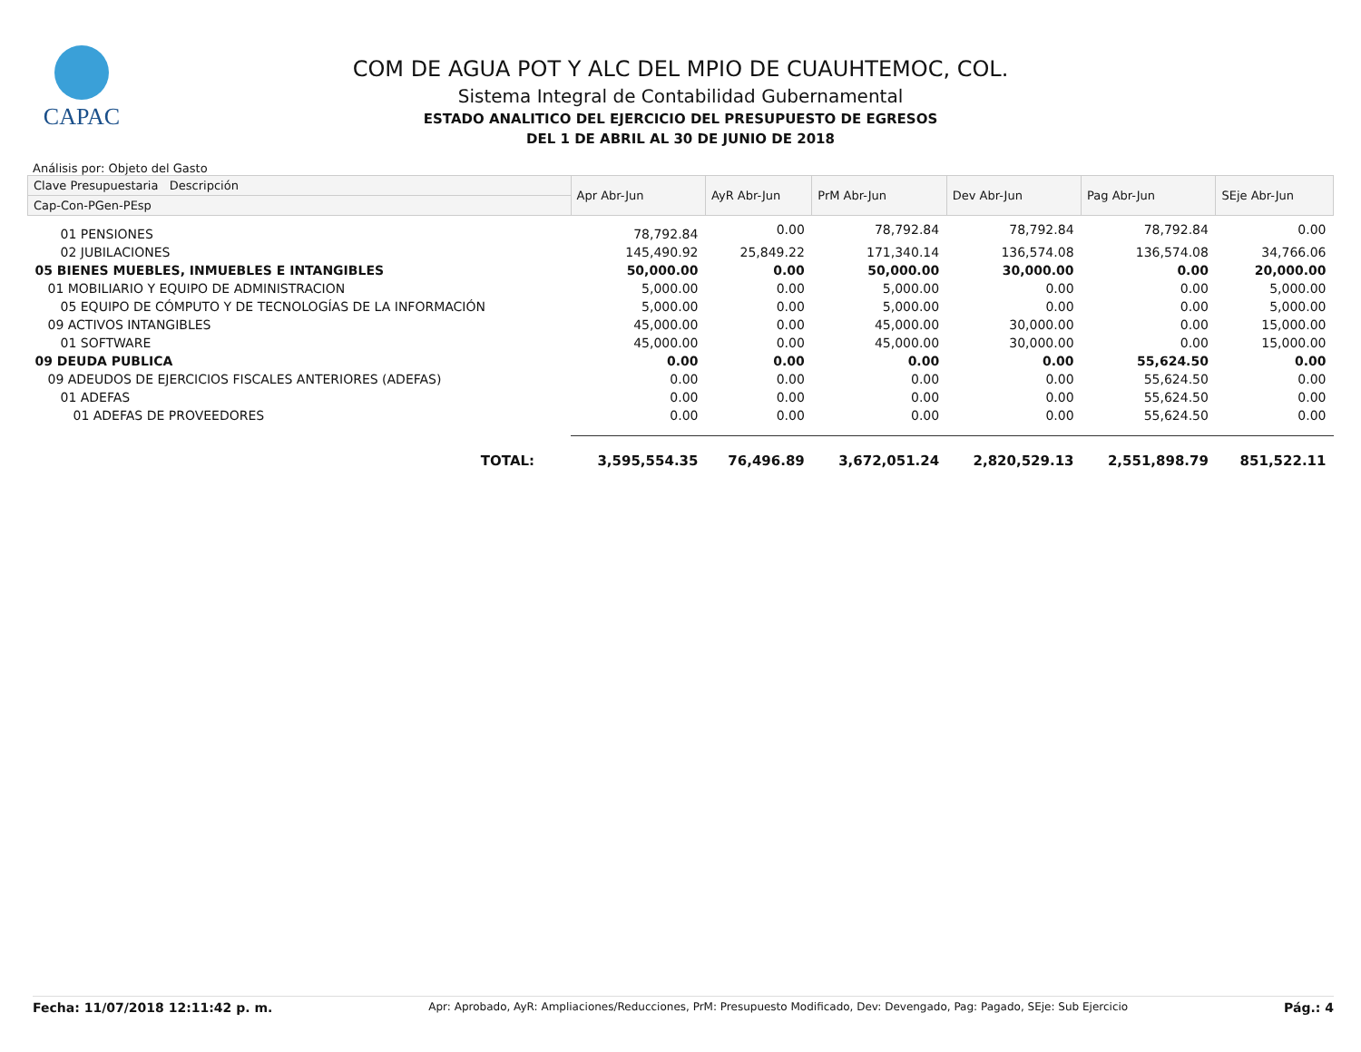CAPAC
COM DE AGUA POT Y ALC DEL MPIO DE CUAUHTEMOC, COL.
Sistema Integral de Contabilidad Gubernamental
ESTADO ANALITICO DEL EJERCICIO DEL PRESUPUESTO DE EGRESOS
DEL 1 DE ABRIL AL 30 DE JUNIO DE 2018
Análisis por: Objeto del Gasto
| Clave Presupuestaria Descripción | Apr Abr-Jun | AyR Abr-Jun | PrM Abr-Jun | Dev Abr-Jun | Pag Abr-Jun | SEje Abr-Jun |
| --- | --- | --- | --- | --- | --- | --- |
| Cap-Con-PGen-PEsp | | | | | | |
| 01 PENSIONES | 78,792.84 | 0.00 | 78,792.84 | 78,792.84 | 78,792.84 | 0.00 |
| 02 JUBILACIONES | 145,490.92 | 25,849.22 | 171,340.14 | 136,574.08 | 136,574.08 | 34,766.06 |
| 05 BIENES MUEBLES, INMUEBLES E INTANGIBLES | 50,000.00 | 0.00 | 50,000.00 | 30,000.00 | 0.00 | 20,000.00 |
| 01 MOBILIARIO Y EQUIPO DE ADMINISTRACION | 5,000.00 | 0.00 | 5,000.00 | 0.00 | 0.00 | 5,000.00 |
| 05 EQUIPO DE CÓMPUTO Y DE TECNOLOGÍAS DE LA INFORMACIÓN | 5,000.00 | 0.00 | 5,000.00 | 0.00 | 0.00 | 5,000.00 |
| 09 ACTIVOS INTANGIBLES | 45,000.00 | 0.00 | 45,000.00 | 30,000.00 | 0.00 | 15,000.00 |
| 01 SOFTWARE | 45,000.00 | 0.00 | 45,000.00 | 30,000.00 | 0.00 | 15,000.00 |
| 09 DEUDA PUBLICA | 0.00 | 0.00 | 0.00 | 0.00 | 55,624.50 | 0.00 |
| 09 ADEUDOS DE EJERCICIOS FISCALES ANTERIORES (ADEFAS) | 0.00 | 0.00 | 0.00 | 0.00 | 55,624.50 | 0.00 |
| 01 ADEFAS | 0.00 | 0.00 | 0.00 | 0.00 | 55,624.50 | 0.00 |
| 01 ADEFAS DE PROVEEDORES | 0.00 | 0.00 | 0.00 | 0.00 | 55,624.50 | 0.00 |
| TOTAL: | 3,595,554.35 | 76,496.89 | 3,672,051.24 | 2,820,529.13 | 2,551,898.79 | 851,522.11 |
Fecha: 11/07/2018 12:11:42 p. m. Apr: Aprobado, AyR: Ampliaciones/Reducciones, PrM: Presupuesto Modificado, Dev: Devengado, Pag: Pagado, SEje: Sub Ejercicio Pág.: 4